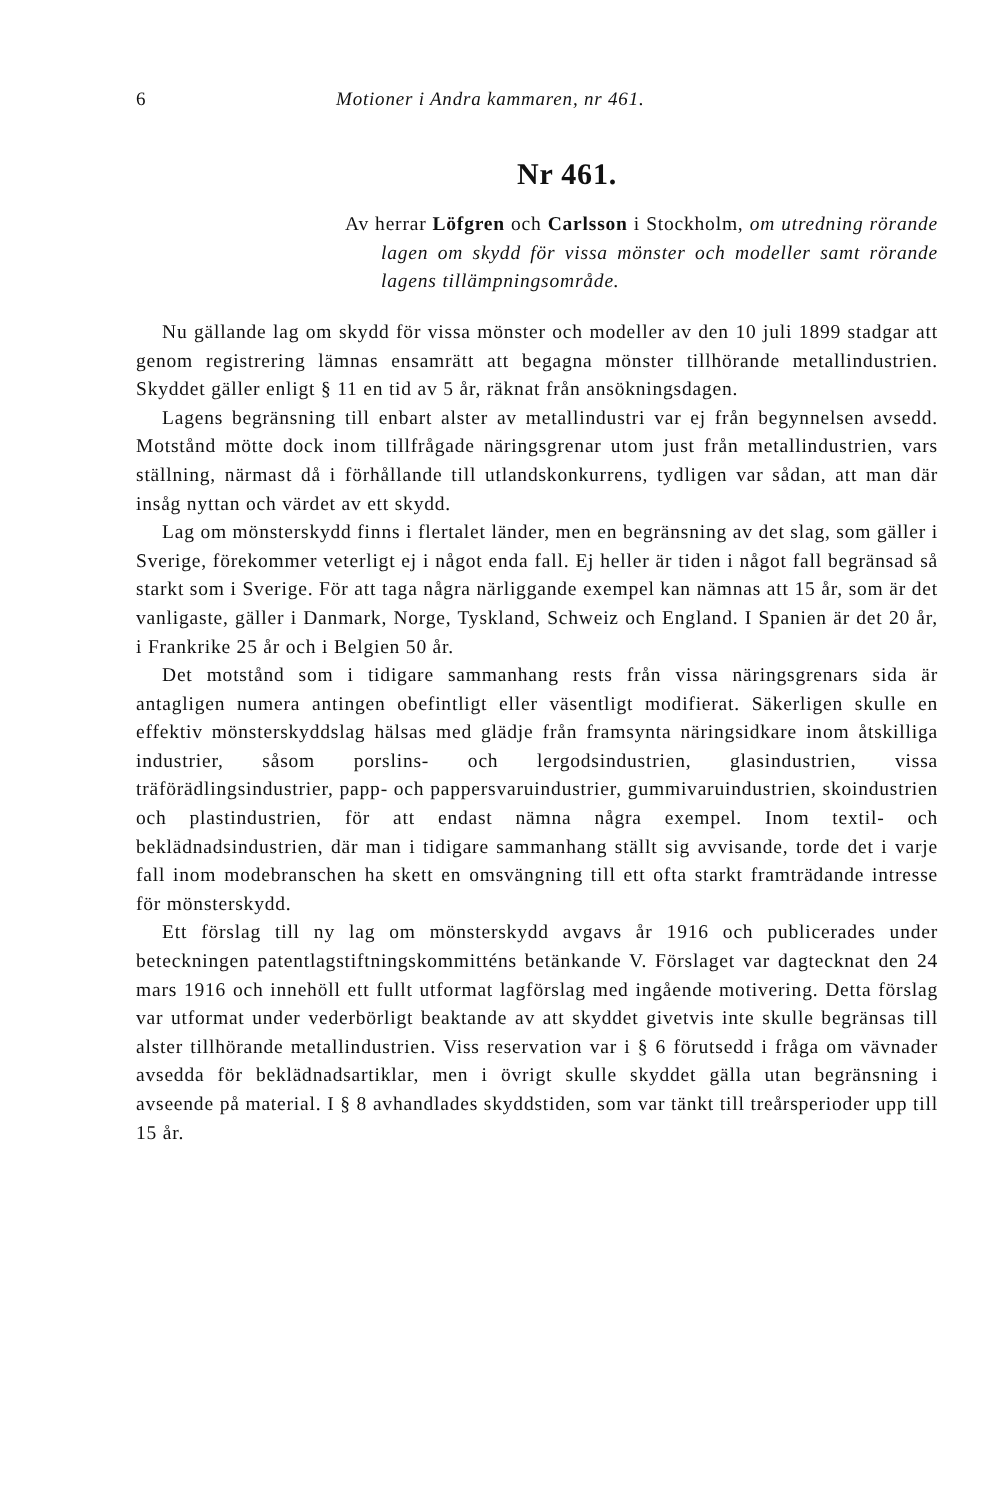6 Motioner i Andra kammaren, nr 461.
Nr 461.
Av herrar Löfgren och Carlsson i Stockholm, om utredning rörande lagen om skydd för vissa mönster och modeller samt rörande lagens tillämpningsområde.
Nu gällande lag om skydd för vissa mönster och modeller av den 10 juli 1899 stadgar att genom registrering lämnas ensamrätt att begagna mönster tillhörande metallindustrien. Skyddet gäller enligt § 11 en tid av 5 år, räknat från ansökningsdagen.
Lagens begränsning till enbart alster av metallindustri var ej från begynnelsen avsedd. Motstånd mötte dock inom tillfrågade näringsgrenar utom just från metallindustrien, vars ställning, närmast då i förhållande till utlandskonkurrens, tydligen var sådan, att man där insåg nyttan och värdet av ett skydd.
Lag om mönsterskydd finns i flertalet länder, men en begränsning av det slag, som gäller i Sverige, förekommer veterligt ej i något enda fall. Ej heller är tiden i något fall begränsad så starkt som i Sverige. För att taga några närliggande exempel kan nämnas att 15 år, som är det vanligaste, gäller i Danmark, Norge, Tyskland, Schweiz och England. I Spanien är det 20 år, i Frankrike 25 år och i Belgien 50 år.
Det motstånd som i tidigare sammanhang rests från vissa näringsgrenars sida är antagligen numera antingen obefintligt eller väsentligt modifierat. Säkerligen skulle en effektiv mönsterskyddslag hälsas med glädje från framsynta näringsidkare inom åtskilliga industrier, såsom porslins- och lergodsindustrien, glasindustrien, vissa träförädlingsindustrier, papp- och pappersvaruindustrier, gummivaruindustrien, skoindustrien och plastindustrien, för att endast nämna några exempel. Inom textil- och beklädnadsindustrien, där man i tidigare sammanhang ställt sig avvisande, torde det i varje fall inom modebranschen ha skett en omsvängning till ett ofta starkt framträdande intresse för mönsterskydd.
Ett förslag till ny lag om mönsterskydd avgavs år 1916 och publicerades under beteckningen patentlagstiftningskommitténs betänkande V. Förslaget var dagtecknat den 24 mars 1916 och innehöll ett fullt utformat lagförslag med ingående motivering. Detta förslag var utformat under vederbörligt beaktande av att skyddet givetvis inte skulle begränsas till alster tillhörande metallindustrien. Viss reservation var i § 6 förutsedd i fråga om vävnader avsedda för beklädnadsartiklar, men i övrigt skulle skyddet gälla utan begränsning i avseende på material. I § 8 avhandlades skyddstiden, som var tänkt till treårsperioder upp till 15 år.